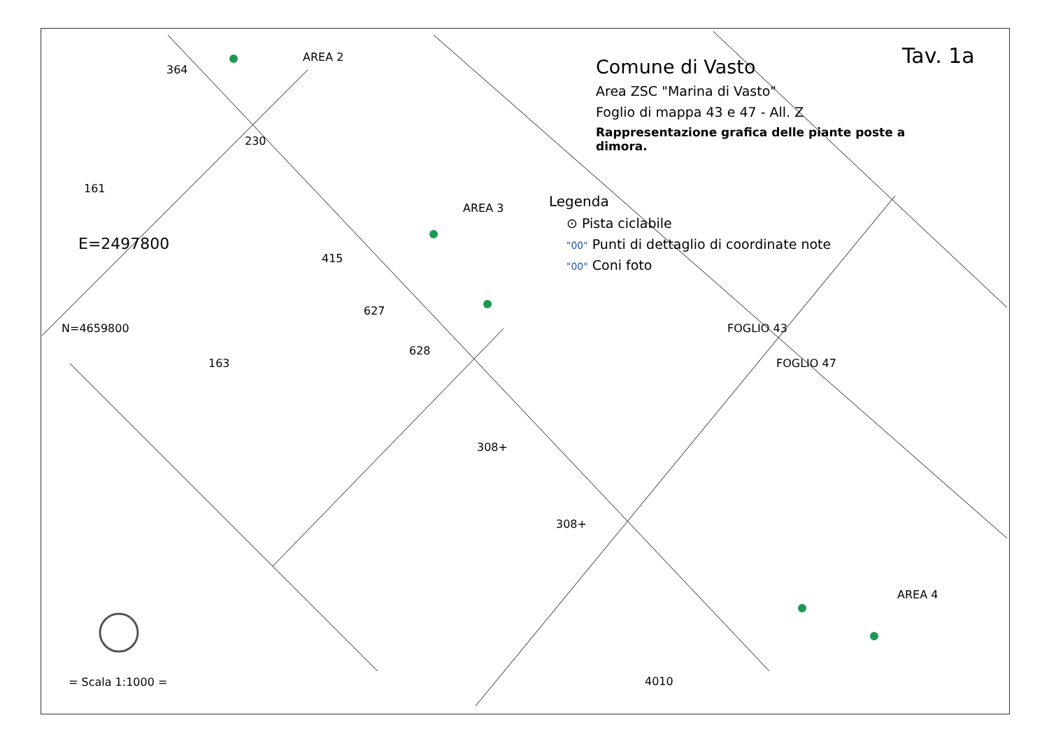Tav. 1a
Comune di Vasto
Area ZSC "Marina di Vasto"
Foglio di mappa 43 e 47 - All. Z
Rappresentazione grafica delle piante poste a dimora.
Legenda
⊙ Pista ciclabile
"00" Punti di dettaglio di coordinate note
"00" Coni foto
E=2497800
AREA 2
AREA 3
AREA 4
364
161
163
415
627
628
230
308+
308+
4010
N=4659800 FOGLIO 43
FOGLIO 47
= Scala 1:1000 =